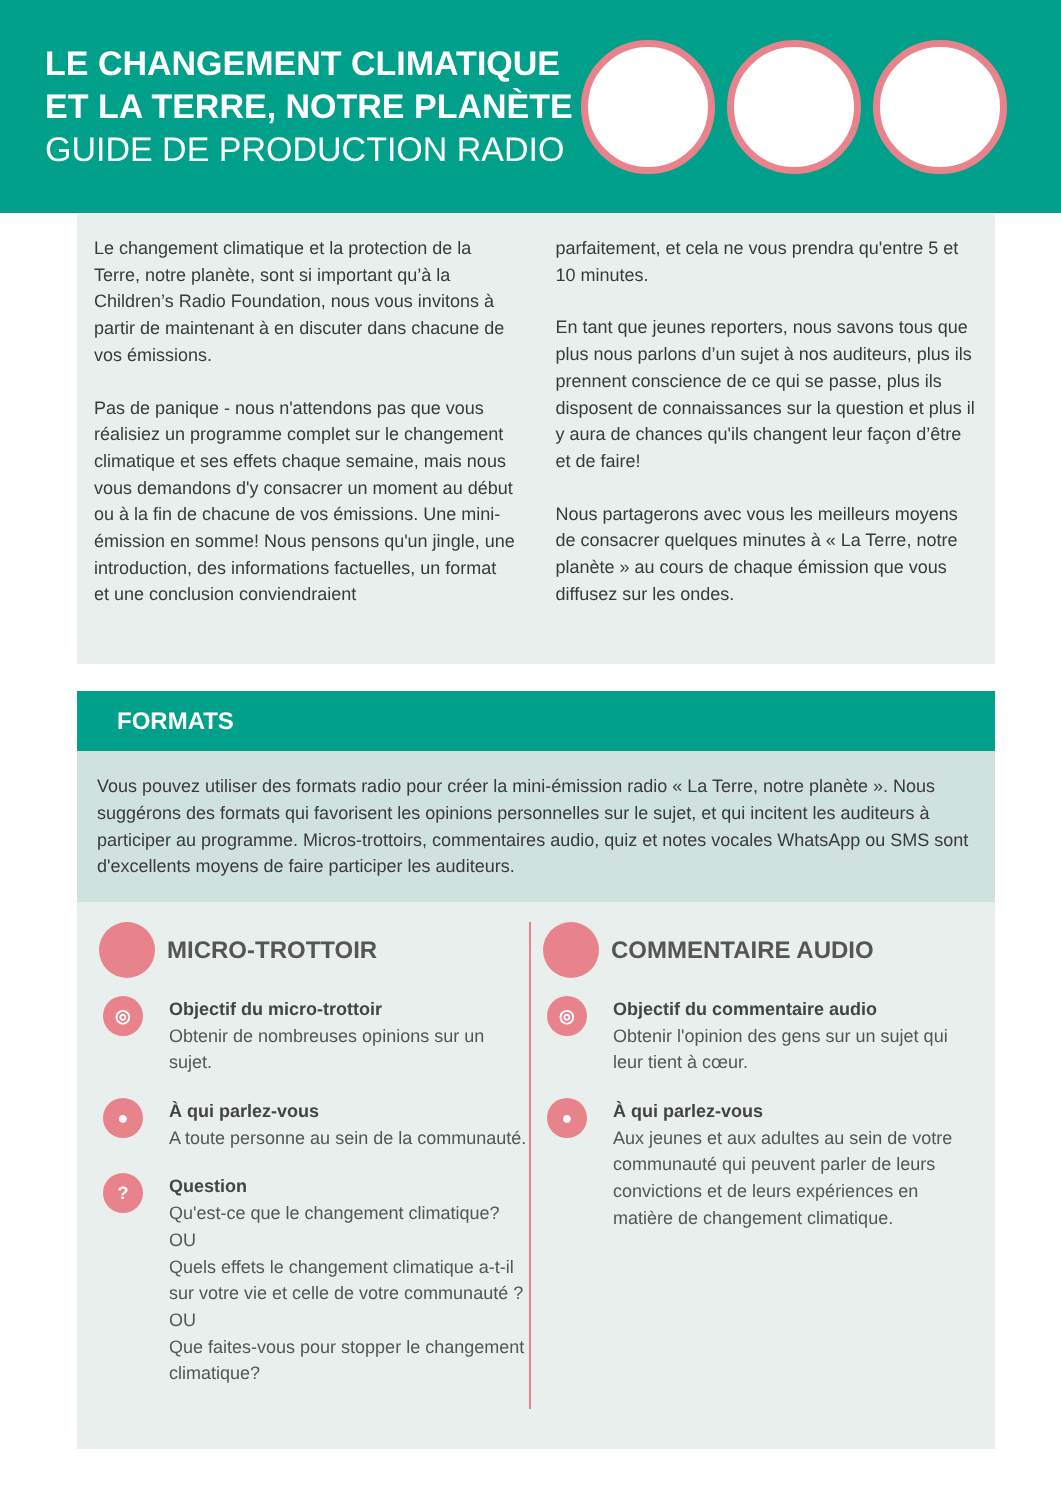LE CHANGEMENT CLIMATIQUE
ET LA TERRE, NOTRE PLANÈTE
GUIDE DE PRODUCTION RADIO
Le changement climatique et la protection de la Terre, notre planète, sont si important qu’à la Children’s Radio Foundation, nous vous invitons à partir de maintenant à en discuter dans chacune de vos émissions.
Pas de panique - nous n'attendons pas que vous réalisiez un programme complet sur le changement climatique et ses effets chaque semaine, mais nous vous demandons d'y consacrer un moment au début ou à la fin de chacune de vos émissions. Une mini-émission en somme! Nous pensons qu'un jingle, une introduction, des informations factuelles, un format et une conclusion conviendraient
parfaitement, et cela ne vous prendra qu'entre 5 et 10 minutes.
En tant que jeunes reporters, nous savons tous que plus nous parlons d’un sujet à nos auditeurs, plus ils prennent conscience de ce qui se passe, plus ils disposent de connaissances sur la question et plus il y aura de chances qu'ils changent leur façon d’être et de faire!
Nous partagerons avec vous les meilleurs moyens de consacrer quelques minutes à « La Terre, notre planète » au cours de chaque émission que vous diffusez sur les ondes.
FORMATS
Vous pouvez utiliser des formats radio pour créer la mini-émission radio « La Terre, notre planète ». Nous suggérons des formats qui favorisent les opinions personnelles sur le sujet, et qui incitent les auditeurs à participer au programme. Micros-trottoirs, commentaires audio, quiz et notes vocales WhatsApp ou SMS sont d'excellents moyens de faire participer les auditeurs.
MICRO-TROTTOIR
◎
Objectif du micro-trottoir
Obtenir de nombreuses opinions sur un sujet.
●
À qui parlez-vous
A toute personne au sein de la communauté.
?
Question
Qu'est-ce que le changement climatique?
OU
Quels effets le changement climatique a-t-il sur votre vie et celle de votre communauté ?
OU
Que faites-vous pour stopper le changement climatique?
COMMENTAIRE AUDIO
◎
Objectif du commentaire audio
Obtenir l'opinion des gens sur un sujet qui leur tient à cœur.
●
À qui parlez-vous
Aux jeunes et aux adultes au sein de votre communauté qui peuvent parler de leurs convictions et de leurs expériences en matière de changement climatique.